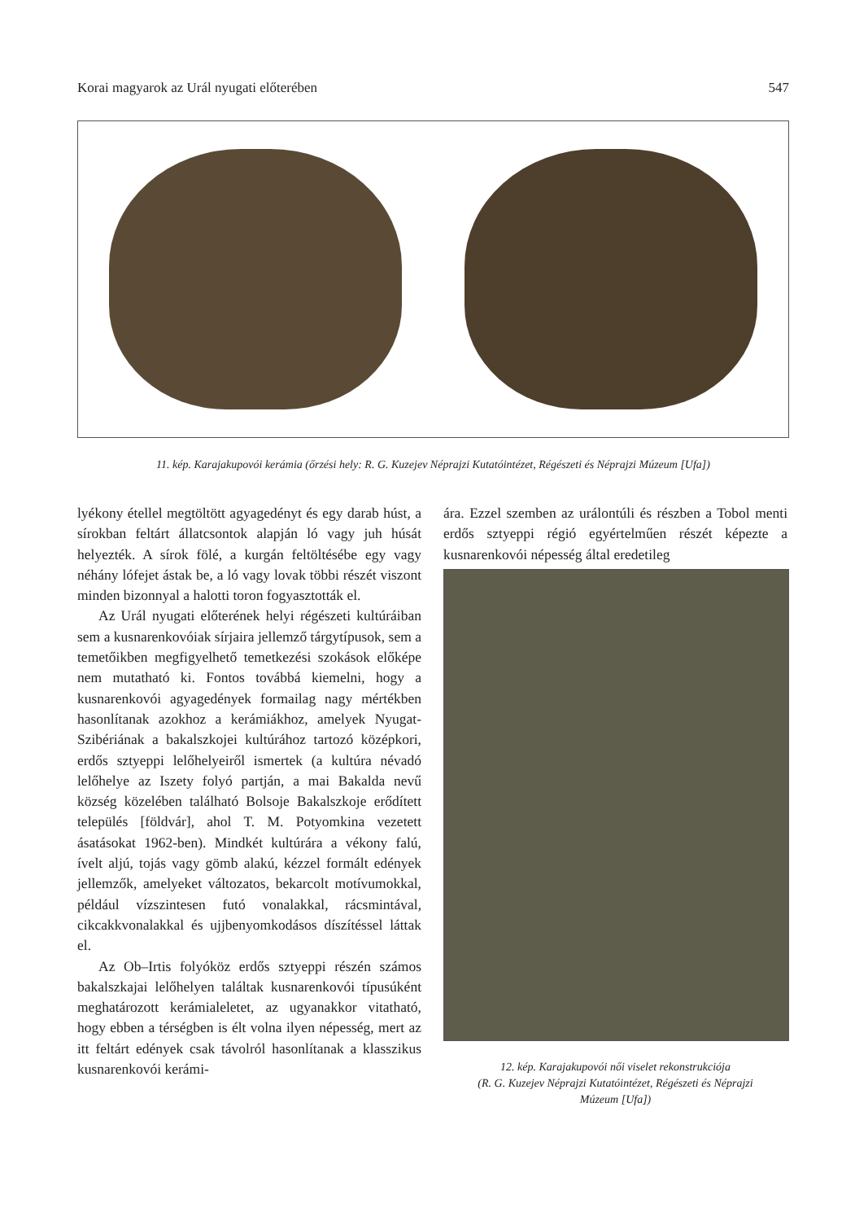Korai magyarok az Urál nyugati előterében 547
11. kép. Karajakupovói kerámia (őrzési hely: R. G. Kuzejev Néprajzi Kutatóintézet, Régészeti és Néprajzi Múzeum [Ufa])
lyékony étellel megtöltött agyagedényt és egy darab húst, a sírokban feltárt állatcsontok alapján ló vagy juh húsát helyezték. A sírok fölé, a kurgán feltöltésébe egy vagy néhány lófejet ástak be, a ló vagy lovak többi részét viszont minden bizonnyal a halotti toron fogyasztották el.
Az Urál nyugati előterének helyi régészeti kultúráiban sem a kusnarenkovóiak sírjaira jellemző tárgytípusok, sem a temetőikben megfigyelhető temetkezési szokások előképe nem mutatható ki. Fontos továbbá kiemelni, hogy a kusnarenkovói agyagedények formailag nagy mértékben hasonlítanak azokhoz a kerámiákhoz, amelyek Nyugat-Szibériának a bakalszkojei kultúrához tartozó középkori, erdős sztyeppi lelőhelyeiről ismertek (a kultúra névadó lelőhelye az Iszety folyó partján, a mai Bakalda nevű község közelében található Bolsoje Bakalszkoje erődített település [földvár], ahol T. M. Potyomkina vezetett ásatásokat 1962-ben). Mindkét kultúrára a vékony falú, ívelt aljú, tojás vagy gömb alakú, kézzel formált edények jellemzők, amelyeket változatos, bekarcolt motívumokkal, például vízszintesen futó vonalakkal, rácsmintával, cikcakkvonalakkal és ujjbenyomkodásos díszítéssel láttak el.
Az Ob–Irtis folyóköz erdős sztyeppi részén számos bakalszkajai lelőhelyen találtak kusnarenkovói típusúként meghatározott kerámialeletet, az ugyanakkor vitatható, hogy ebben a térségben is élt volna ilyen népesség, mert az itt feltárt edények csak távolról hasonlítanak a klasszikus kusnarenkovói kerámi-
ára. Ezzel szemben az urálontúli és részben a Tobol menti erdős sztyeppi régió egyértelműen részét képezte a kusnarenkovói népesség által eredetileg
12. kép. Karajakupovói női viselet rekonstrukciója
(R. G. Kuzejev Néprajzi Kutatóintézet, Régészeti és Néprajzi
Múzeum [Ufa])